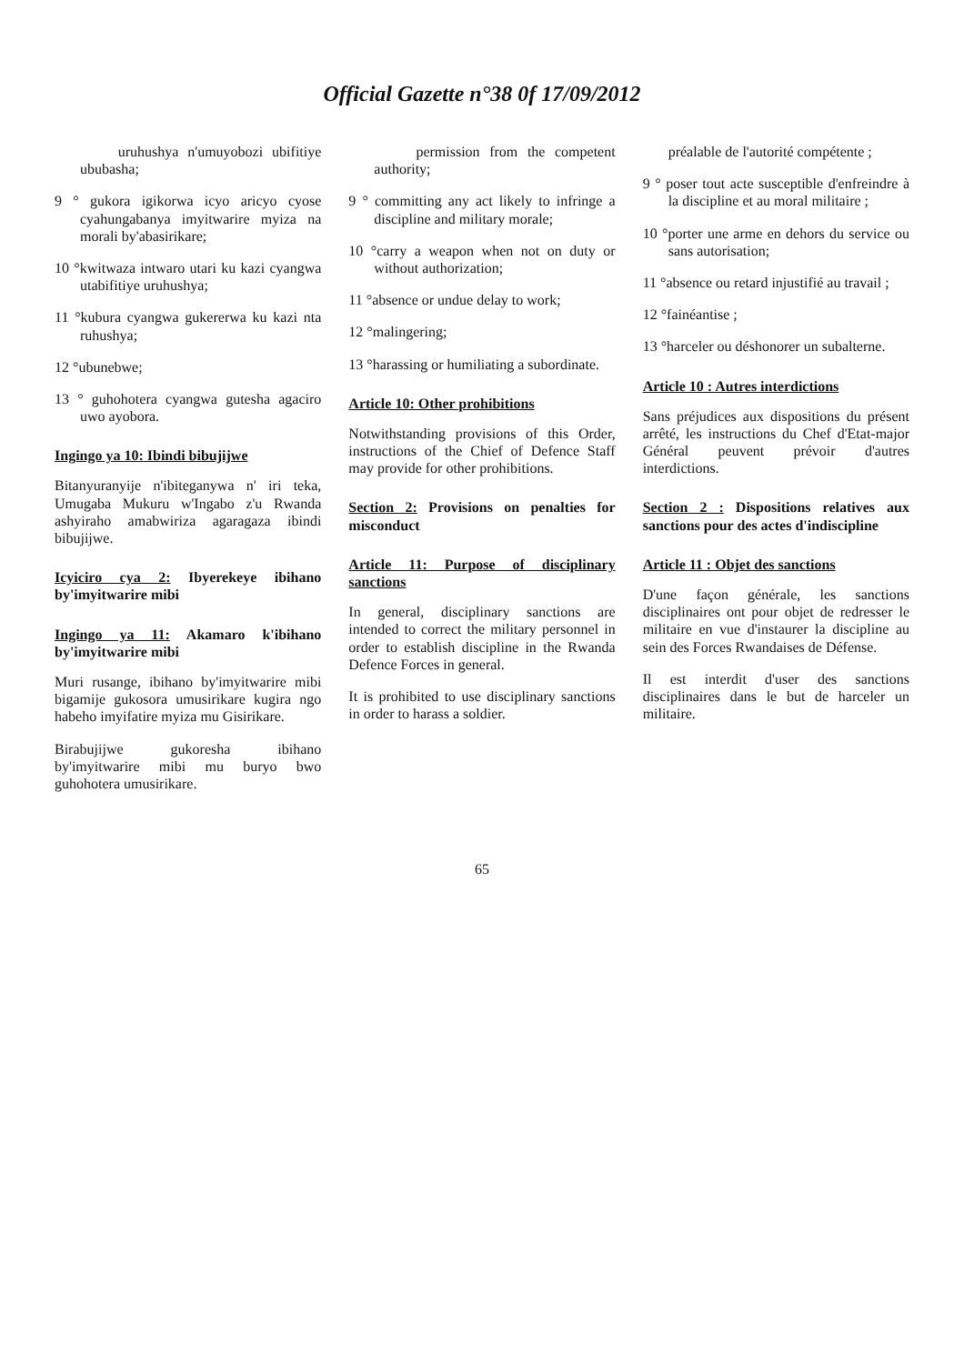Official Gazette n°38 0f 17/09/2012
uruhushya n'umuyobozi ubifitiye ububasha;
9 ° gukora igikorwa icyo aricyo cyose cyahungabanya imyitwarire myiza na morali by'abasirikare;
10 °kwitwaza intwaro utari ku kazi cyangwa utabifitiye uruhushya;
11 °kubura cyangwa gukererwa ku kazi nta ruhushya;
12 °ubunebwe;
13 ° guhohotera cyangwa gutesha agaciro uwo ayobora.
Ingingo ya 10: Ibindi bibujijwe
Bitanyuranyije n'ibiteganywa n' iri teka, Umugaba Mukuru w'Ingabo z'u Rwanda ashyiraho amabwiriza agaragaza ibindi bibujijwe.
Icyiciro cya 2: Ibyerekeye ibihano by'imyitwarire mibi
Ingingo ya 11: Akamaro k'ibihano by'imyitwarire mibi
Muri rusange, ibihano by'imyitwarire mibi bigamije gukosora umusirikare kugira ngo habeho imyifatire myiza mu Gisirikare.
Birabujijwe gukoresha ibihano by'imyitwarire mibi mu buryo bwo guhohotera umusirikare.
permission from the competent authority;
9 ° committing any act likely to infringe a discipline and military morale;
10 °carry a weapon when not on duty or without authorization;
11 °absence or undue delay to work;
12 °malingering;
13 °harassing or humiliating a subordinate.
Article 10: Other prohibitions
Notwithstanding provisions of this Order, instructions of the Chief of Defence Staff may provide for other prohibitions.
Section 2: Provisions on penalties for misconduct
Article 11: Purpose of disciplinary sanctions
In general, disciplinary sanctions are intended to correct the military personnel in order to establish discipline in the Rwanda Defence Forces in general.
It is prohibited to use disciplinary sanctions in order to harass a soldier.
préalable de l'autorité compétente ;
9 ° poser tout acte susceptible d'enfreindre à la discipline et au moral militaire ;
10 °porter une arme en dehors du service ou sans autorisation;
11 °absence ou retard injustifié au travail ;
12 °fainéantise ;
13 °harceler ou déshonorer un subalterne.
Article 10 : Autres interdictions
Sans préjudices aux dispositions du présent arrêté, les instructions du Chef d'Etat-major Général peuvent prévoir d'autres interdictions.
Section 2 : Dispositions relatives aux sanctions pour des actes d'indiscipline
Article 11 : Objet des sanctions
D'une façon générale, les sanctions disciplinaires ont pour objet de redresser le militaire en vue d'instaurer la discipline au sein des Forces Rwandaises de Défense.
Il est interdit d'user des sanctions disciplinaires dans le but de harceler un militaire.
65